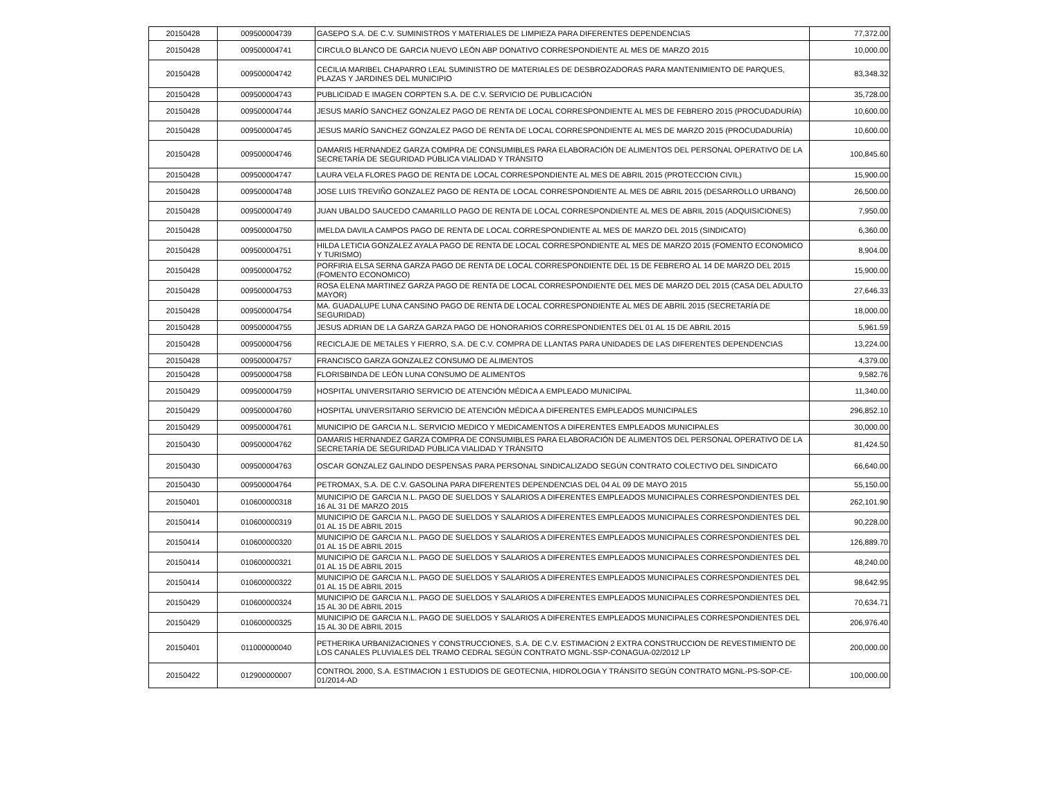| 20150428 | 009500004739 | GASEPO S.A. DE C.V. SUMINISTROS Y MATERIALES DE LIMPIEZA PARA DIFERENTES DEPENDENCIAS | 77,372.00 |
| 20150428 | 009500004741 | CIRCULO BLANCO DE GARCIA NUEVO LEÓN ABP DONATIVO CORRESPONDIENTE AL MES DE MARZO 2015 | 10,000.00 |
| 20150428 | 009500004742 | CECILIA MARIBEL CHAPARRO LEAL SUMINISTRO DE MATERIALES DE DESBROZADORAS PARA MANTENIMIENTO DE PARQUES, PLAZAS Y JARDINES DEL MUNICIPIO | 83,348.32 |
| 20150428 | 009500004743 | PUBLICIDAD E IMAGEN CORPTEN S.A. DE C.V. SERVICIO DE PUBLICACIÓN | 35,728.00 |
| 20150428 | 009500004744 | JESUS MARÍO SANCHEZ GONZALEZ PAGO DE RENTA DE LOCAL CORRESPONDIENTE AL MES DE FEBRERO 2015 (PROCUDADURÍA) | 10,600.00 |
| 20150428 | 009500004745 | JESUS MARÍO SANCHEZ GONZALEZ PAGO DE RENTA DE LOCAL CORRESPONDIENTE AL MES DE MARZO 2015 (PROCUDADURÍA) | 10,600.00 |
| 20150428 | 009500004746 | DAMARIS HERNANDEZ GARZA COMPRA DE CONSUMIBLES PARA ELABORACIÓN DE ALIMENTOS DEL PERSONAL OPERATIVO DE LA SECRETARÍA DE SEGURIDAD PÚBLICA VIALIDAD Y TRÁNSITO | 100,845.60 |
| 20150428 | 009500004747 | LAURA VELA FLORES PAGO DE RENTA DE LOCAL CORRESPONDIENTE AL MES DE ABRIL 2015 (PROTECCION CIVIL) | 15,900.00 |
| 20150428 | 009500004748 | JOSE LUIS TREVIÑO GONZALEZ PAGO DE RENTA DE LOCAL CORRESPONDIENTE AL MES DE ABRIL 2015 (DESARROLLO URBANO) | 26,500.00 |
| 20150428 | 009500004749 | JUAN UBALDO SAUCEDO CAMARILLO PAGO DE RENTA DE LOCAL CORRESPONDIENTE AL MES DE ABRIL 2015 (ADQUISICIONES) | 7,950.00 |
| 20150428 | 009500004750 | IMELDA DAVILA CAMPOS PAGO DE RENTA DE LOCAL CORRESPONDIENTE AL MES DE MARZO DEL 2015 (SINDICATO) | 6,360.00 |
| 20150428 | 009500004751 | HILDA LETICIA GONZALEZ AYALA PAGO DE RENTA DE LOCAL CORRESPONDIENTE AL MES DE MARZO 2015 (FOMENTO ECONOMICO Y TURISMO) | 8,904.00 |
| 20150428 | 009500004752 | PORFIRIA ELSA SERNA GARZA PAGO DE RENTA DE LOCAL CORRESPONDIENTE DEL 15 DE FEBRERO AL 14 DE MARZO DEL 2015 (FOMENTO ECONOMICO) | 15,900.00 |
| 20150428 | 009500004753 | ROSA ELENA MARTINEZ GARZA PAGO DE RENTA DE LOCAL CORRESPONDIENTE DEL MES DE MARZO DEL 2015 (CASA DEL ADULTO MAYOR) | 27,646.33 |
| 20150428 | 009500004754 | MA. GUADALUPE LUNA CANSINO PAGO DE RENTA DE LOCAL CORRESPONDIENTE AL MES DE ABRIL 2015 (SECRETARÍA DE SEGURIDAD) | 18,000.00 |
| 20150428 | 009500004755 | JESUS ADRIAN DE LA GARZA GARZA PAGO DE HONORARIOS CORRESPONDIENTES DEL 01 AL 15 DE ABRIL 2015 | 5,961.59 |
| 20150428 | 009500004756 | RECICLAJE DE METALES Y FIERRO, S.A. DE C.V. COMPRA DE LLANTAS PARA UNIDADES DE LAS DIFERENTES DEPENDENCIAS | 13,224.00 |
| 20150428 | 009500004757 | FRANCISCO GARZA GONZALEZ CONSUMO DE ALIMENTOS | 4,379.00 |
| 20150428 | 009500004758 | FLORISBINDA DE LEÓN LUNA CONSUMO DE ALIMENTOS | 9,582.76 |
| 20150429 | 009500004759 | HOSPITAL UNIVERSITARIO SERVICIO DE ATENCIÓN MÉDICA A EMPLEADO MUNICIPAL | 11,340.00 |
| 20150429 | 009500004760 | HOSPITAL UNIVERSITARIO SERVICIO DE ATENCIÓN MÉDICA A DIFERENTES EMPLEADOS MUNICIPALES | 296,852.10 |
| 20150429 | 009500004761 | MUNICIPIO DE GARCIA N.L. SERVICIO MEDICO Y MEDICAMENTOS A DIFERENTES EMPLEADOS MUNICIPALES | 30,000.00 |
| 20150430 | 009500004762 | DAMARIS HERNANDEZ GARZA COMPRA DE CONSUMIBLES PARA ELABORACIÓN DE ALIMENTOS DEL PERSONAL OPERATIVO DE LA SECRETARÍA DE SEGURIDAD PÚBLICA VIALIDAD Y TRÁNSITO | 81,424.50 |
| 20150430 | 009500004763 | OSCAR GONZALEZ GALINDO DESPENSAS PARA PERSONAL SINDICALIZADO SEGÚN CONTRATO COLECTIVO DEL SINDICATO | 66,640.00 |
| 20150430 | 009500004764 | PETROMAX, S.A. DE C.V. GASOLINA PARA DIFERENTES DEPENDENCIAS DEL 04 AL 09 DE MAYO 2015 | 55,150.00 |
| 20150401 | 010600000318 | MUNICIPIO DE GARCIA N.L. PAGO DE SUELDOS Y SALARIOS A DIFERENTES EMPLEADOS MUNICIPALES CORRESPONDIENTES DEL 16 AL 31 DE MARZO 2015 | 262,101.90 |
| 20150414 | 010600000319 | MUNICIPIO DE GARCIA N.L. PAGO DE SUELDOS Y SALARIOS A DIFERENTES EMPLEADOS MUNICIPALES CORRESPONDIENTES DEL 01 AL 15 DE ABRIL 2015 | 90,228.00 |
| 20150414 | 010600000320 | MUNICIPIO DE GARCIA N.L. PAGO DE SUELDOS Y SALARIOS A DIFERENTES EMPLEADOS MUNICIPALES CORRESPONDIENTES DEL 01 AL 15 DE ABRIL 2015 | 126,889.70 |
| 20150414 | 010600000321 | MUNICIPIO DE GARCIA N.L. PAGO DE SUELDOS Y SALARIOS A DIFERENTES EMPLEADOS MUNICIPALES CORRESPONDIENTES DEL 01 AL 15 DE ABRIL 2015 | 48,240.00 |
| 20150414 | 010600000322 | MUNICIPIO DE GARCIA N.L. PAGO DE SUELDOS Y SALARIOS A DIFERENTES EMPLEADOS MUNICIPALES CORRESPONDIENTES DEL 01 AL 15 DE ABRIL 2015 | 98,642.95 |
| 20150429 | 010600000324 | MUNICIPIO DE GARCIA N.L. PAGO DE SUELDOS Y SALARIOS A DIFERENTES EMPLEADOS MUNICIPALES CORRESPONDIENTES DEL 15 AL 30 DE ABRIL 2015 | 70,634.71 |
| 20150429 | 010600000325 | MUNICIPIO DE GARCIA N.L. PAGO DE SUELDOS Y SALARIOS A DIFERENTES EMPLEADOS MUNICIPALES CORRESPONDIENTES DEL 15 AL 30 DE ABRIL 2015 | 206,976.40 |
| 20150401 | 011000000040 | PETHERIKA URBANIZACIONES Y CONSTRUCCIONES, S.A. DE C.V. ESTIMACION 2 EXTRA CONSTRUCCION DE REVESTIMIENTO DE LOS CANALES PLUVIALES DEL TRAMO CEDRAL SEGÚN CONTRATO MGNL-SSP-CONAGUA-02/2012 LP | 200,000.00 |
| 20150422 | 012900000007 | CONTROL 2000, S.A. ESTIMACION 1 ESTUDIOS DE GEOTECNIA, HIDROLOGIA Y TRÁNSITO SEGÚN CONTRATO MGNL-PS-SOP-CE-01/2014-AD | 100,000.00 |